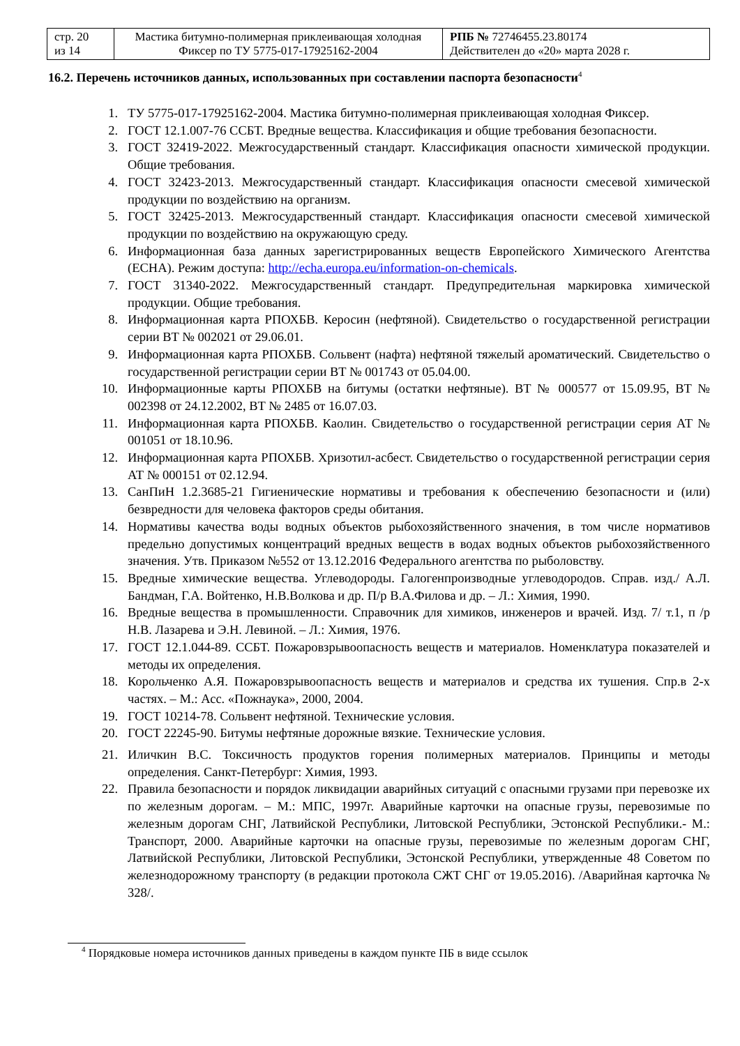| стр. 20 из 14 | Мастика битумно-полимерная приклеивающая холодная Фиксер по ТУ 5775-017-17925162-2004 | РПБ № 72746455.23.80174 Действителен до «20» марта 2028 г. |
16.2. Перечень источников данных, использованных при составлении паспорта безопасности<sup>4</sup>
1. ТУ 5775-017-17925162-2004. Мастика битумно-полимерная приклеивающая холодная Фиксер.
2. ГОСТ 12.1.007-76 ССБТ. Вредные вещества. Классификация и общие требования безопасности.
3. ГОСТ 32419-2022. Межгосударственный стандарт. Классификация опасности химической продукции. Общие требования.
4. ГОСТ 32423-2013. Межгосударственный стандарт. Классификация опасности смесевой химической продукции по воздействию на организм.
5. ГОСТ 32425-2013. Межгосударственный стандарт. Классификация опасности смесевой химической продукции по воздействию на окружающую среду.
6. Информационная база данных зарегистрированных веществ Европейского Химического Агентства (ECHA). Режим доступа: http://echa.europa.eu/information-on-chemicals.
7. ГОСТ 31340-2022. Межгосударственный стандарт. Предупредительная маркировка химической продукции. Общие требования.
8. Информационная карта РПОХБВ. Керосин (нефтяной). Свидетельство о государственной регистрации серии ВТ № 002021 от 29.06.01.
9. Информационная карта РПОХБВ. Сольвент (нафта) нефтяной тяжелый ароматический. Свидетельство о государственной регистрации серии ВТ № 001743 от 05.04.00.
10. Информационные карты РПОХБВ на битумы (остатки нефтяные). ВТ № 000577 от 15.09.95, ВТ № 002398 от 24.12.2002, ВТ № 2485 от 16.07.03.
11. Информационная карта РПОХБВ. Каолин. Свидетельство о государственной регистрации серия АТ № 001051 от 18.10.96.
12. Информационная карта РПОХБВ. Хризотил-асбест. Свидетельство о государственной регистрации серия АТ № 000151 от 02.12.94.
13. СанПиН 1.2.3685-21 Гигиенические нормативы и требования к обеспечению безопасности и (или) безвредности для человека факторов среды обитания.
14. Нормативы качества воды водных объектов рыбохозяйственного значения, в том числе нормативов предельно допустимых концентраций вредных веществ в водах водных объектов рыбохозяйственного значения. Утв. Приказом №552 от 13.12.2016 Федерального агентства по рыболовству.
15. Вредные химические вещества. Углеводороды. Галогенпроизводные углеводородов. Справ. изд./ А.Л. Бандман, Г.А. Войтенко, Н.В.Волкова и др. П/р В.А.Филова и др. – Л.: Химия, 1990.
16. Вредные вещества в промышленности. Справочник для химиков, инженеров и врачей. Изд. 7/ т.1, п /р Н.В. Лазарева и Э.Н. Левиной. – Л.: Химия, 1976.
17. ГОСТ 12.1.044-89. ССБТ. Пожаровзрывоопасность веществ и материалов. Номенклатура показателей и методы их определения.
18. Корольченко А.Я. Пожаровзрывоопасность веществ и материалов и средства их тушения. Спр.в 2-х частях. – М.: Асс. «Пожнаука», 2000, 2004.
19. ГОСТ 10214-78. Сольвент нефтяной. Технические условия.
20. ГОСТ 22245-90. Битумы нефтяные дорожные вязкие. Технические условия.
21. Иличкин В.С. Токсичность продуктов горения полимерных материалов. Принципы и методы определения. Санкт-Петербург: Химия, 1993.
22. Правила безопасности и порядок ликвидации аварийных ситуаций с опасными грузами при перевозке их по железным дорогам. – М.: МПС, 1997г. Аварийные карточки на опасные грузы, перевозимые по железным дорогам СНГ, Латвийской Республики, Литовской Республики, Эстонской Республики.- М.: Транспорт, 2000. Аварийные карточки на опасные грузы, перевозимые по железным дорогам СНГ, Латвийской Республики, Литовской Республики, Эстонской Республики, утвержденные 48 Советом по железнодорожному транспорту (в редакции протокола СЖТ СНГ от 19.05.2016). /Аварийная карточка № 328/.
<sup>4</sup> Порядковые номера источников данных приведены в каждом пункте ПБ в виде ссылок